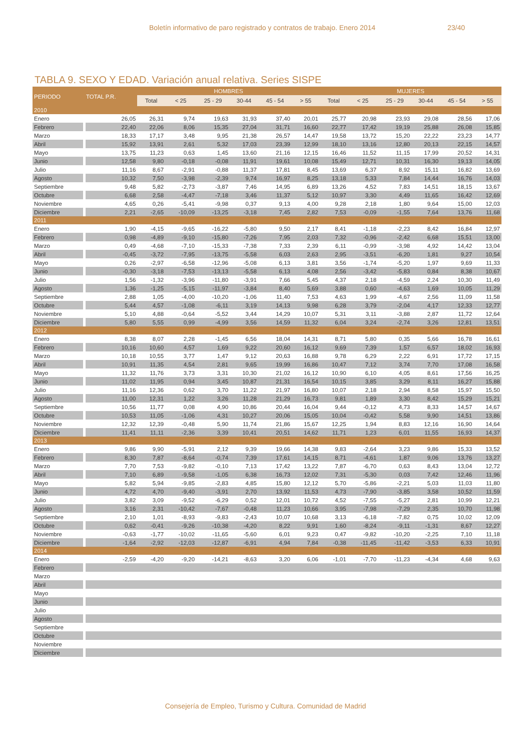Boletín informativo de paro registrado y contratos de trabajo. Enero 2014 23/40
TABLA 9. SEXO Y EDAD. Variación anual relativa. Series SISPE
| PERIODO | TOTAL P.R. | HOMBRES | | | | | | MUJERES | | | | | |
| --- | --- | --- | --- | --- | --- | --- | --- | --- | --- | --- | --- | --- | --- |
| | | Total | < 25 | 25 - 29 | 30-44 | 45 - 54 | > 55 | Total | < 25 | 25 - 29 | 30-44 | 45 - 54 | > 55 |
| 2010 | | | | | | | | | | | | | |
| Enero | 26,05 | 26,31 | 9,74 | 19,63 | 31,93 | 37,40 | 20,01 | 25,77 | 20,98 | 23,93 | 29,08 | 28,56 | 17,06 |
| Febrero | 22,40 | 22,06 | 8,06 | 15,35 | 27,04 | 31,71 | 16,60 | 22,77 | 17,42 | 19,19 | 25,88 | 26,08 | 15,85 |
| Marzo | 18,33 | 17,17 | 3,48 | 9,95 | 21,38 | 26,57 | 14,47 | 19,58 | 13,72 | 15,20 | 22,22 | 23,23 | 14,77 |
| Abril | 15,92 | 13,91 | 2,61 | 5,32 | 17,03 | 23,39 | 12,99 | 18,10 | 13,16 | 12,80 | 20,13 | 22,15 | 14,57 |
| Mayo | 13,75 | 11,23 | 0,63 | 1,45 | 13,60 | 21,16 | 12,15 | 16,46 | 11,52 | 11,15 | 17,99 | 20,52 | 14,31 |
| Junio | 12,58 | 9,80 | -0,18 | -0,08 | 11,91 | 19,61 | 10,08 | 15,49 | 12,71 | 10,31 | 16,30 | 19,13 | 14,05 |
| Julio | 11,16 | 8,67 | -2,91 | -0,88 | 11,37 | 17,81 | 8,45 | 13,69 | 6,37 | 8,92 | 15,11 | 16,82 | 13,69 |
| Agosto | 10,32 | 7,50 | -3,98 | -2,39 | 9,74 | 16,97 | 8,25 | 13,18 | 5,33 | 7,84 | 14,44 | 16,76 | 14,03 |
| Septiembre | 9,48 | 5,82 | -2,73 | -3,87 | 7,46 | 14,95 | 6,89 | 13,26 | 4,52 | 7,83 | 14,51 | 18,15 | 13,67 |
| Octubre | 6,68 | 2,58 | -4,47 | -7,18 | 3,46 | 11,37 | 5,12 | 10,97 | 3,30 | 4,49 | 11,65 | 16,42 | 12,69 |
| Noviembre | 4,65 | 0,26 | -5,41 | -9,98 | 0,37 | 9,13 | 4,00 | 9,28 | 2,18 | 1,80 | 9,64 | 15,00 | 12,03 |
| Diciembre | 2,21 | -2,65 | -10,09 | -13,25 | -3,18 | 7,45 | 2,82 | 7,53 | -0,09 | -1,55 | 7,64 | 13,76 | 11,68 |
| 2011 | | | | | | | | | | | | | |
| Enero | 1,90 | -4,15 | -9,65 | -16,22 | -5,80 | 9,50 | 2,17 | 8,41 | -1,18 | -2,23 | 8,42 | 16,84 | 12,97 |
| Febrero | 0,98 | -4,89 | -9,10 | -15,80 | -7,26 | 7,95 | 2,03 | 7,32 | -0,96 | -2,42 | 6,68 | 15,51 | 13,00 |
| Marzo | 0,49 | -4,68 | -7,10 | -15,33 | -7,38 | 7,33 | 2,39 | 6,11 | -0,99 | -3,98 | 4,92 | 14,42 | 13,04 |
| Abril | -0,45 | -3,72 | -7,95 | -13,75 | -5,58 | 6,03 | 2,63 | 2,95 | -3,51 | -6,20 | 1,81 | 9,27 | 10,54 |
| Mayo | 0,26 | -2,97 | -6,58 | -12,96 | -5,08 | 6,13 | 3,81 | 3,56 | -1,74 | -5,20 | 1,97 | 9,69 | 11,33 |
| Junio | -0,30 | -3,18 | -7,53 | -13,13 | -5,58 | 6,13 | 4,08 | 2,56 | -3,42 | -5,83 | 0,84 | 8,38 | 10,67 |
| Julio | 1,56 | -1,32 | -3,96 | -11,80 | -3,91 | 7,66 | 5,45 | 4,37 | 2,18 | -4,59 | 2,24 | 10,30 | 11,49 |
| Agosto | 1,36 | -1,25 | -5,15 | -11,97 | -3,84 | 8,40 | 5,69 | 3,88 | 0,60 | -4,63 | 1,69 | 10,05 | 11,29 |
| Septiembre | 2,88 | 1,05 | -4,00 | -10,20 | -1,06 | 11,40 | 7,53 | 4,63 | 1,99 | -4,67 | 2,56 | 11,09 | 11,58 |
| Octubre | 5,44 | 4,57 | -1,08 | -6,11 | 3,19 | 14,13 | 9,98 | 6,28 | 3,79 | -2,04 | 4,17 | 12,33 | 12,77 |
| Noviembre | 5,10 | 4,88 | -0,64 | -5,52 | 3,44 | 14,29 | 10,07 | 5,31 | 3,11 | -3,88 | 2,87 | 11,72 | 12,64 |
| Diciembre | 5,80 | 5,55 | 0,99 | -4,99 | 3,56 | 14,59 | 11,32 | 6,04 | 3,24 | -2,74 | 3,26 | 12,81 | 13,51 |
| 2012 | | | | | | | | | | | | | |
| Enero | 8,38 | 8,07 | 2,28 | -1,45 | 6,56 | 18,04 | 14,31 | 8,71 | 5,80 | 0,35 | 5,66 | 16,78 | 16,61 |
| Febrero | 10,16 | 10,60 | 4,57 | 1,69 | 9,22 | 20,60 | 16,12 | 9,69 | 7,39 | 1,57 | 6,57 | 18,02 | 16,93 |
| Marzo | 10,18 | 10,55 | 3,77 | 1,47 | 9,12 | 20,63 | 16,88 | 9,78 | 6,29 | 2,22 | 6,91 | 17,72 | 17,15 |
| Abril | 10,91 | 11,35 | 4,54 | 2,81 | 9,65 | 19,99 | 16,86 | 10,47 | 7,12 | 3,74 | 7,70 | 17,08 | 16,58 |
| Mayo | 11,32 | 11,76 | 3,73 | 3,31 | 10,30 | 21,02 | 16,12 | 10,90 | 6,10 | 4,05 | 8,61 | 17,56 | 16,25 |
| Junio | 11,02 | 11,95 | 0,94 | 3,45 | 10,87 | 21,31 | 16,54 | 10,15 | 3,85 | 3,29 | 8,11 | 16,27 | 15,88 |
| Julio | 11,16 | 12,36 | 0,62 | 3,70 | 11,22 | 21,97 | 16,80 | 10,07 | 2,18 | 2,94 | 8,58 | 15,97 | 15,50 |
| Agosto | 11,00 | 12,31 | 1,22 | 3,26 | 11,28 | 21,29 | 16,73 | 9,81 | 1,89 | 3,30 | 8,42 | 15,29 | 15,21 |
| Septiembre | 10,56 | 11,77 | 0,08 | 4,90 | 10,86 | 20,44 | 16,04 | 9,44 | -0,12 | 4,73 | 8,33 | 14,57 | 14,67 |
| Octubre | 10,53 | 11,05 | -1,06 | 4,31 | 10,27 | 20,06 | 15,05 | 10,04 | -0,42 | 5,58 | 9,90 | 14,51 | 13,86 |
| Noviembre | 12,32 | 12,39 | -0,48 | 5,90 | 11,74 | 21,86 | 15,67 | 12,25 | 1,94 | 8,83 | 12,16 | 16,90 | 14,64 |
| Diciembre | 11,41 | 11,11 | -2,36 | 3,39 | 10,41 | 20,51 | 14,62 | 11,71 | 1,23 | 6,01 | 11,55 | 16,93 | 14,37 |
| 2013 | | | | | | | | | | | | | |
| Enero | 9,86 | 9,90 | -5,91 | 2,12 | 9,39 | 19,66 | 14,38 | 9,83 | -2,64 | 3,23 | 9,86 | 15,33 | 13,52 |
| Febrero | 8,30 | 7,87 | -8,64 | -0,74 | 7,39 | 17,61 | 14,15 | 8,71 | -4,61 | 1,87 | 9,06 | 13,76 | 13,27 |
| Marzo | 7,70 | 7,53 | -9,82 | -0,10 | 7,13 | 17,42 | 13,22 | 7,87 | -6,70 | 0,63 | 8,43 | 13,04 | 12,72 |
| Abril | 7,10 | 6,89 | -9,58 | -1,05 | 6,38 | 16,73 | 12,02 | 7,31 | -5,30 | 0,03 | 7,42 | 12,46 | 11,96 |
| Mayo | 5,82 | 5,94 | -9,85 | -2,83 | 4,85 | 15,80 | 12,12 | 5,70 | -5,86 | -2,21 | 5,03 | 11,03 | 11,80 |
| Junio | 4,72 | 4,70 | -9,40 | -3,91 | 2,70 | 13,92 | 11,53 | 4,73 | -7,90 | -3,85 | 3,58 | 10,52 | 11,59 |
| Julio | 3,82 | 3,09 | -9,52 | -6,29 | 0,52 | 12,01 | 10,72 | 4,52 | -7,55 | -5,27 | 2,81 | 10,99 | 12,21 |
| Agosto | 3,16 | 2,31 | -10,42 | -7,67 | -0,48 | 11,23 | 10,66 | 3,95 | -7,98 | -7,29 | 2,35 | 10,70 | 11,98 |
| Septiembre | 2,10 | 1,01 | -8,93 | -9,83 | -2,43 | 10,07 | 10,68 | 3,13 | -6,18 | -7,82 | 0,75 | 10,02 | 12,09 |
| Octubre | 0,62 | -0,41 | -9,26 | -10,38 | -4,20 | 8,22 | 9,91 | 1,60 | -8,24 | -9,11 | -1,31 | 8,67 | 12,27 |
| Noviembre | -0,63 | -1,77 | -10,02 | -11,65 | -5,60 | 6,01 | 9,23 | 0,47 | -9,82 | -10,20 | -2,25 | 7,10 | 11,18 |
| Diciembre | -1,64 | -2,92 | -12,03 | -12,87 | -6,91 | 4,94 | 7,84 | -0,38 | -11,45 | -11,42 | -3,53 | 6,33 | 10,91 |
| 2014 | | | | | | | | | | | | | |
| Enero | -2,59 | -4,20 | -9,20 | -14,21 | -8,63 | 3,20 | 6,06 | -1,01 | -7,70 | -11,23 | -4,34 | 4,68 | 9,63 |
| Febrero | | | | | | | | | | | | | |
| Marzo | | | | | | | | | | | | | |
| Abril | | | | | | | | | | | | | |
| Mayo | | | | | | | | | | | | | |
| Junio | | | | | | | | | | | | | |
| Julio | | | | | | | | | | | | | |
| Agosto | | | | | | | | | | | | | |
| Septiembre | | | | | | | | | | | | | |
| Octubre | | | | | | | | | | | | | |
| Noviembre | | | | | | | | | | | | | |
| Diciembre | | | | | | | | | | | | | |
Consejería de Empleo, Turismo y Cultura. Comunidad de Madrid